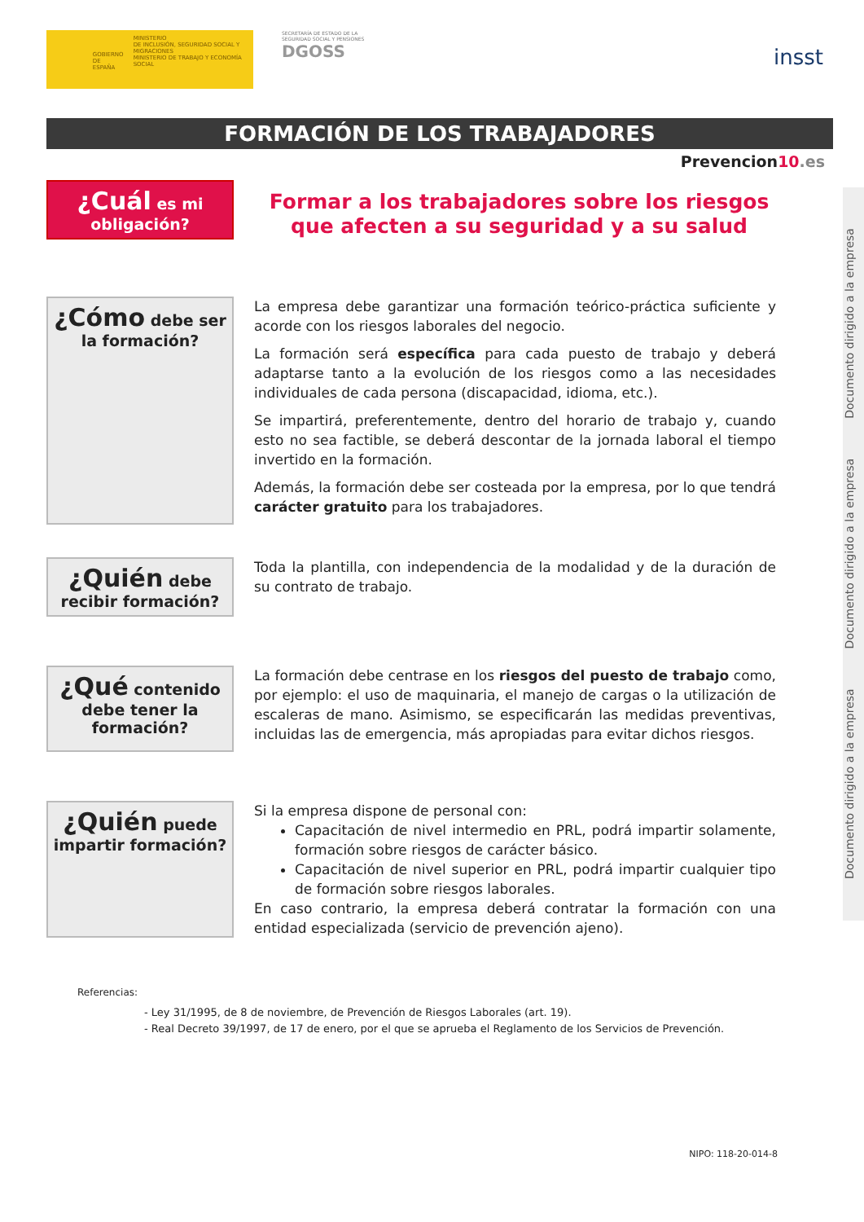GOBIERNO
DE ESPAÑA
MINISTERIO
DE INCLUSIÓN, SEGURIDAD SOCIAL Y MIGRACIONES
MINISTERIO DE TRABAJO Y ECONOMÍA SOCIAL
SECRETARÍA DE ESTADO DE LA SEGURIDAD SOCIAL Y PENSIONES
DGOSS
insst
FORMACIÓN DE LOS TRABAJADORES
Prevencion10.es
¿Cuál es mi
obligación?
Formar a los trabajadores sobre los riesgos que afecten a su seguridad y a su salud
¿Cómo debe ser
la formación?
La empresa debe garantizar una formación teórico-práctica suficiente y acorde con los riesgos laborales del negocio.
La formación será específica para cada puesto de trabajo y deberá adaptarse tanto a la evolución de los riesgos como a las necesidades individuales de cada persona (discapacidad, idioma, etc.).
Se impartirá, preferentemente, dentro del horario de trabajo y, cuando esto no sea factible, se deberá descontar de la jornada laboral el tiempo invertido en la formación.
Además, la formación debe ser costeada por la empresa, por lo que tendrá carácter gratuito para los trabajadores.
¿Quién debe
recibir formación?
Toda la plantilla, con independencia de la modalidad y de la duración de su contrato de trabajo.
¿Qué contenido
debe tener la
formación?
La formación debe centrase en los riesgos del puesto de trabajo como, por ejemplo: el uso de maquinaria, el manejo de cargas o la utilización de escaleras de mano. Asimismo, se especificarán las medidas preventivas, incluidas las de emergencia, más apropiadas para evitar dichos riesgos.
¿Quién puede
impartir formación?
Si la empresa dispone de personal con:
Capacitación de nivel intermedio en PRL, podrá impartir solamente, formación sobre riesgos de carácter básico.
Capacitación de nivel superior en PRL, podrá impartir cualquier tipo de formación sobre riesgos laborales.
En caso contrario, la empresa deberá contratar la formación con una entidad especializada (servicio de prevención ajeno).
Referencias:
- Ley 31/1995, de 8 de noviembre, de Prevención de Riesgos Laborales (art. 19).
- Real Decreto 39/1997, de 17 de enero, por el que se aprueba el Reglamento de los Servicios de Prevención.
NIPO: 118-20-014-8
Documento dirigido a la empresa Documento dirigido a la empresa Documento dirigido a la empresa